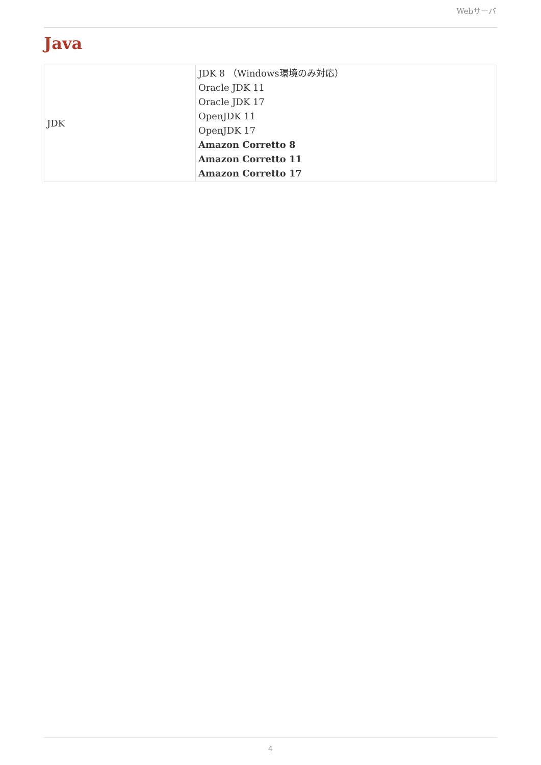Webサーバ
Java
| JDK | JDK 8 （Windows環境のみ対応） Oracle JDK 11 Oracle JDK 17 OpenJDK 11 OpenJDK 17 Amazon Corretto 8 Amazon Corretto 11 Amazon Corretto 17 |
4